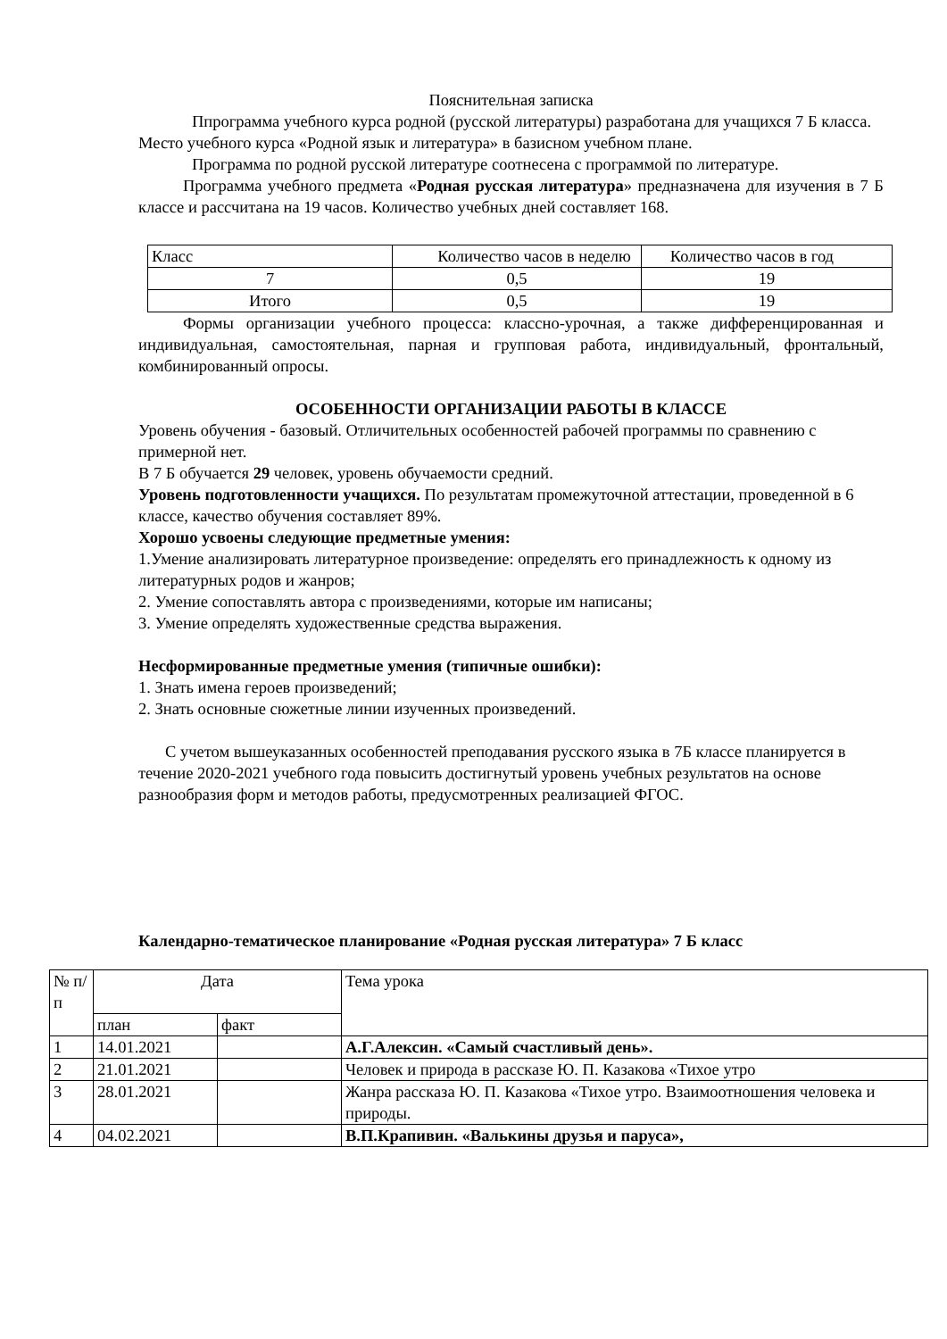Пояснительная записка
Ппрограмма учебного курса родной (русской литературы) разработана для учащихся 7 Б класса.
Место учебного курса «Родной язык и литература» в базисном учебном плане.
Программа по родной русской литературе соотнесена с программой по литературе.
Программа учебного предмета «Родная русская литература» предназначена для изучения в 7 Б классе и рассчитана на 19 часов. Количество учебных дней составляет 168.
| Класс | Количество часов в неделю | Количество часов в год |
| 7 | 0,5 | 19 |
| Итого | 0,5 | 19 |
Формы организации учебного процесса: классно-урочная, а также дифференцированная и индивидуальная, самостоятельная, парная и групповая работа, индивидуальный, фронтальный, комбинированный опросы.
ОСОБЕННОСТИ ОРГАНИЗАЦИИ РАБОТЫ В КЛАССЕ
Уровень обучения - базовый. Отличительных особенностей рабочей программы по сравнению с примерной нет.
В 7 Б обучается 29 человек, уровень обучаемости средний.
Уровень подготовленности учащихся. По результатам промежуточной аттестации, проведенной в 6 классе, качество обучения составляет 89%.
Хорошо усвоены следующие предметные умения:
1.Умение анализировать литературное произведение: определять его принадлежность к одному из литературных родов и жанров;
2. Умение сопоставлять автора с произведениями, которые им написаны;
3. Умение определять художественные средства выражения.
Несформированные предметные умения (типичные ошибки):
1. Знать имена героев произведений;
2. Знать основные сюжетные линии изученных произведений.
С учетом вышеуказанных особенностей преподавания русского языка в 7Б классе планируется в течение 2020-2021 учебного года повысить достигнутый уровень учебных результатов на основе разнообразия форм и методов работы, предусмотренных реализацией ФГОС.
Календарно-тематическое планирование «Родная русская литература» 7 Б класс
| № п/ п | Дата | | Тема урока |
| | план | факт | |
| 1 | 14.01.2021 | | А.Г.Алексин. «Самый счастливый день». |
| 2 | 21.01.2021 | | Человек и природа в рассказе Ю. П. Казакова «Тихое утро |
| 3 | 28.01.2021 | | Жанра рассказа Ю. П. Казакова «Тихое утро. Взаимоотношения человека и природы. |
| 4 | 04.02.2021 | | В.П.Крапивин. «Валькины друзья и паруса», |